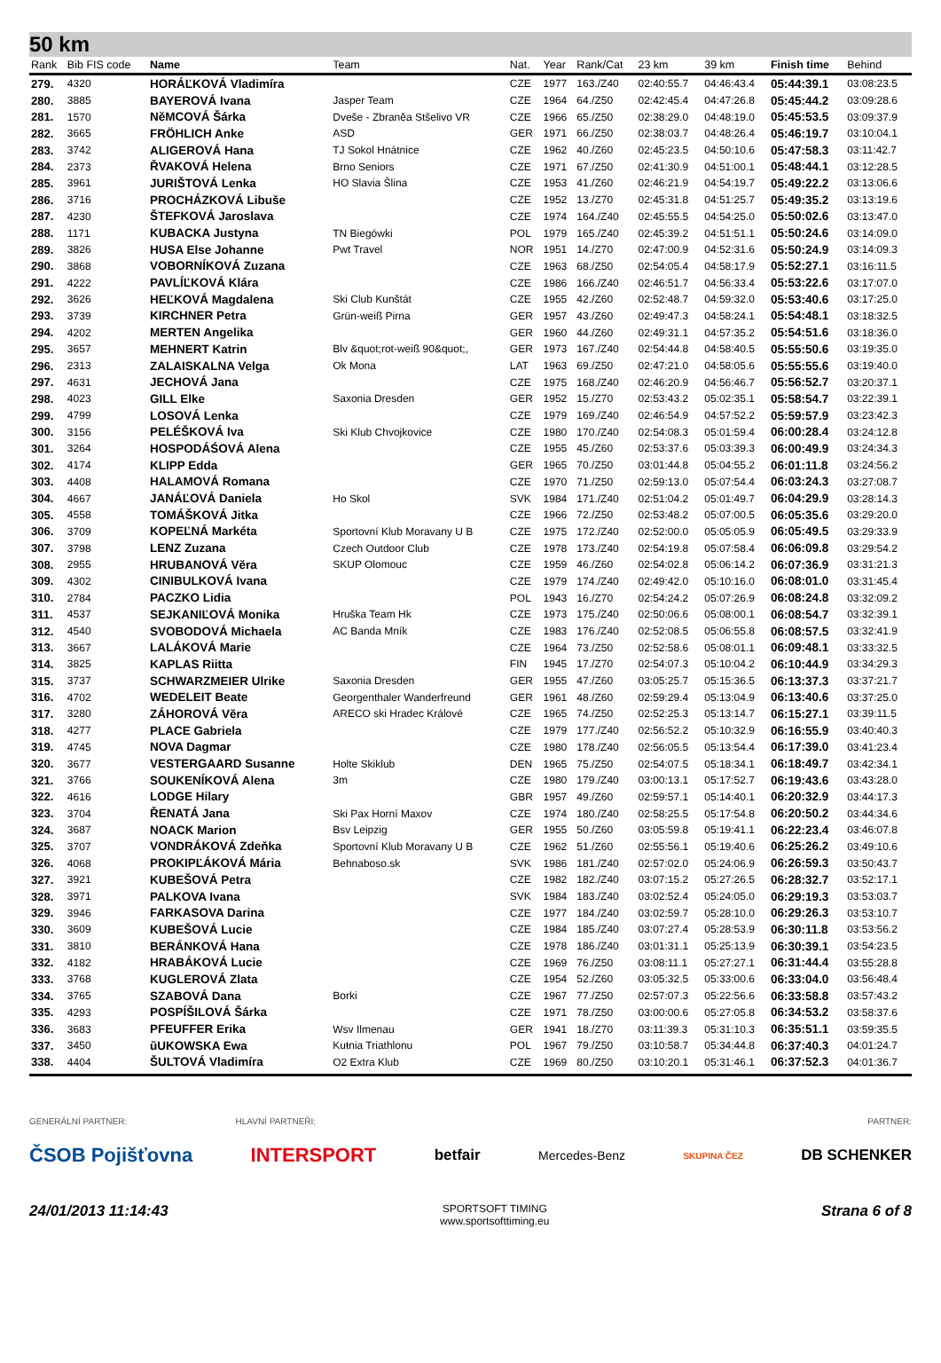50 km
| Rank | Bib FIS code | Name | Team | Nat. | Year | Rank/Cat | 23 km | 39 km | Finish time | Behind |
| --- | --- | --- | --- | --- | --- | --- | --- | --- | --- | --- |
| 279. | 4320 | HORÁĽKOVÁ Vladimíra | | CZE | 1977 | 163./Z40 | 02:40:55.7 | 04:46:43.4 | 05:44:39.1 | 03:08:23.5 |
| 280. | 3885 | BAYEROVÁ Ivana | Jasper Team | CZE | 1964 | 64./Z50 | 02:42:45.4 | 04:47:26.8 | 05:45:44.2 | 03:09:28.6 |
| 281. | 1570 | NĕMCOVÁ Šárka | Dveše - Zbranĕa Stšelivo VR | CZE | 1966 | 65./Z50 | 02:38:29.0 | 04:48:19.0 | 05:45:53.5 | 03:09:37.9 |
| 282. | 3665 | FRÖHLICH Anke | ASD | GER | 1971 | 66./Z50 | 02:38:03.7 | 04:48:26.4 | 05:46:19.7 | 03:10:04.1 |
| 283. | 3742 | ALIGEROVÁ Hana | TJ Sokol Hnátnice | CZE | 1962 | 40./Z60 | 02:45:23.5 | 04:50:10.6 | 05:47:58.3 | 03:11:42.7 |
| 284. | 2373 | ŘVAKOVÁ Helena | Brno Seniors | CZE | 1971 | 67./Z50 | 02:41:30.9 | 04:51:00.1 | 05:48:44.1 | 03:12:28.5 |
| 285. | 3961 | JURIŠTOVÁ Lenka | HO Slavia Šlina | CZE | 1953 | 41./Z60 | 02:46:21.9 | 04:54:19.7 | 05:49:22.2 | 03:13:06.6 |
| 286. | 3716 | PROCHÁZKOVÁ Libuše | | CZE | 1952 | 13./Z70 | 02:45:31.8 | 04:51:25.7 | 05:49:35.2 | 03:13:19.6 |
| 287. | 4230 | ŠTEFKOVÁ Jaroslava | | CZE | 1974 | 164./Z40 | 02:45:55.5 | 04:54:25.0 | 05:50:02.6 | 03:13:47.0 |
| 288. | 1171 | KUBACKA Justyna | TN Biegówki | POL | 1979 | 165./Z40 | 02:45:39.2 | 04:51:51.1 | 05:50:24.6 | 03:14:09.0 |
| 289. | 3826 | HUSA Else Johanne | Pwt Travel | NOR | 1951 | 14./Z70 | 02:47:00.9 | 04:52:31.6 | 05:50:24.9 | 03:14:09.3 |
| 290. | 3868 | VOBORNÍKOVÁ Zuzana | | CZE | 1963 | 68./Z50 | 02:54:05.4 | 04:58:17.9 | 05:52:27.1 | 03:16:11.5 |
| 291. | 4222 | PAVLÍĽKOVÁ Klára | | CZE | 1986 | 166./Z40 | 02:46:51.7 | 04:56:33.4 | 05:53:22.6 | 03:17:07.0 |
| 292. | 3626 | HEĽKOVÁ Magdalena | Ski Club Kunštát | CZE | 1955 | 42./Z60 | 02:52:48.7 | 04:59:32.0 | 05:53:40.6 | 03:17:25.0 |
| 293. | 3739 | KIRCHNER Petra | Grün-weiß Pirna | GER | 1957 | 43./Z60 | 02:49:47.3 | 04:58:24.1 | 05:54:48.1 | 03:18:32.5 |
| 294. | 4202 | MERTEN Angelika | | GER | 1960 | 44./Z60 | 02:49:31.1 | 04:57:35.2 | 05:54:51.6 | 03:18:36.0 |
| 295. | 3657 | MEHNERT Katrin | Blv &quot;rot-weiß 90&quot;, | GER | 1973 | 167./Z40 | 02:54:44.8 | 04:58:40.5 | 05:55:50.6 | 03:19:35.0 |
| 296. | 2313 | ZALAISKALNA Velga | Ok Mona | LAT | 1963 | 69./Z50 | 02:47:21.0 | 04:58:05.6 | 05:55:55.6 | 03:19:40.0 |
| 297. | 4631 | JECHOVÁ Jana | | CZE | 1975 | 168./Z40 | 02:46:20.9 | 04:56:46.7 | 05:56:52.7 | 03:20:37.1 |
| 298. | 4023 | GILL Elke | Saxonia Dresden | GER | 1952 | 15./Z70 | 02:53:43.2 | 05:02:35.1 | 05:58:54.7 | 03:22:39.1 |
| 299. | 4799 | LOSOVÁ Lenka | | CZE | 1979 | 169./Z40 | 02:46:54.9 | 04:57:52.2 | 05:59:57.9 | 03:23:42.3 |
| 300. | 3156 | PELÉŠKOVÁ Iva | Ski Klub Chvojkovice | CZE | 1980 | 170./Z40 | 02:54:08.3 | 05:01:59.4 | 06:00:28.4 | 03:24:12.8 |
| 301. | 3264 | HOSPODÁŚOVÁ Alena | | CZE | 1955 | 45./Z60 | 02:53:37.6 | 05:03:39.3 | 06:00:49.9 | 03:24:34.3 |
| 302. | 4174 | KLIPP Edda | | GER | 1965 | 70./Z50 | 03:01:44.8 | 05:04:55.2 | 06:01:11.8 | 03:24:56.2 |
| 303. | 4408 | HALAMOVÁ Romana | | CZE | 1970 | 71./Z50 | 02:59:13.0 | 05:07:54.4 | 06:03:24.3 | 03:27:08.7 |
| 304. | 4667 | JANÁĽOVÁ Daniela | Ho Skol | SVK | 1984 | 171./Z40 | 02:51:04.2 | 05:01:49.7 | 06:04:29.9 | 03:28:14.3 |
| 305. | 4558 | TOMÁŠKOVÁ Jitka | | CZE | 1966 | 72./Z50 | 02:53:48.2 | 05:07:00.5 | 06:05:35.6 | 03:29:20.0 |
| 306. | 3709 | KOPEĽNÁ Markéta | Sportovní Klub Moravany U B | CZE | 1975 | 172./Z40 | 02:52:00.0 | 05:05:05.9 | 06:05:49.5 | 03:29:33.9 |
| 307. | 3798 | LENZ Zuzana | Czech Outdoor Club | CZE | 1978 | 173./Z40 | 02:54:19.8 | 05:07:58.4 | 06:06:09.8 | 03:29:54.2 |
| 308. | 2955 | HRUBANOVÁ Vĕra | SKUP Olomouc | CZE | 1959 | 46./Z60 | 02:54:02.8 | 05:06:14.2 | 06:07:36.9 | 03:31:21.3 |
| 309. | 4302 | CINIBULKOVÁ Ivana | | CZE | 1979 | 174./Z40 | 02:49:42.0 | 05:10:16.0 | 06:08:01.0 | 03:31:45.4 |
| 310. | 2784 | PACZKO Lidia | | POL | 1943 | 16./Z70 | 02:54:24.2 | 05:07:26.9 | 06:08:24.8 | 03:32:09.2 |
| 311. | 4537 | SEJKANIĽOVÁ Monika | Hruška Team Hk | CZE | 1973 | 175./Z40 | 02:50:06.6 | 05:08:00.1 | 06:08:54.7 | 03:32:39.1 |
| 312. | 4540 | SVOBODOVÁ Michaela | AC Banda Mník | CZE | 1983 | 176./Z40 | 02:52:08.5 | 05:06:55.8 | 06:08:57.5 | 03:32:41.9 |
| 313. | 3667 | LALÁKOVÁ Marie | | CZE | 1964 | 73./Z50 | 02:52:58.6 | 05:08:01.1 | 06:09:48.1 | 03:33:32.5 |
| 314. | 3825 | KAPLAS Riitta | | FIN | 1945 | 17./Z70 | 02:54:07.3 | 05:10:04.2 | 06:10:44.9 | 03:34:29.3 |
| 315. | 3737 | SCHWARZMEIER Ulrike | Saxonia Dresden | GER | 1955 | 47./Z60 | 03:05:25.7 | 05:15:36.5 | 06:13:37.3 | 03:37:21.7 |
| 316. | 4702 | WEDELEIT Beate | Georgenthaler Wanderfreund | GER | 1961 | 48./Z60 | 02:59:29.4 | 05:13:04.9 | 06:13:40.6 | 03:37:25.0 |
| 317. | 3280 | ZÁHOROVÁ Vĕra | ARECO ski Hradec Králové | CZE | 1965 | 74./Z50 | 02:52:25.3 | 05:13:14.7 | 06:15:27.1 | 03:39:11.5 |
| 318. | 4277 | PLACE Gabriela | | CZE | 1979 | 177./Z40 | 02:56:52.2 | 05:10:32.9 | 06:16:55.9 | 03:40:40.3 |
| 319. | 4745 | NOVA Dagmar | | CZE | 1980 | 178./Z40 | 02:56:05.5 | 05:13:54.4 | 06:17:39.0 | 03:41:23.4 |
| 320. | 3677 | VESTERGAARD Susanne | Holte Skiklub | DEN | 1965 | 75./Z50 | 02:54:07.5 | 05:18:34.1 | 06:18:49.7 | 03:42:34.1 |
| 321. | 3766 | SOUKENÍKOVÁ Alena | 3m | CZE | 1980 | 179./Z40 | 03:00:13.1 | 05:17:52.7 | 06:19:43.6 | 03:43:28.0 |
| 322. | 4616 | LODGE Hilary | | GBR | 1957 | 49./Z60 | 02:59:57.1 | 05:14:40.1 | 06:20:32.9 | 03:44:17.3 |
| 323. | 3704 | ŘENATÁ Jana | Ski Pax Horní Maxov | CZE | 1974 | 180./Z40 | 02:58:25.5 | 05:17:54.8 | 06:20:50.2 | 03:44:34.6 |
| 324. | 3687 | NOACK Marion | Bsv Leipzig | GER | 1955 | 50./Z60 | 03:05:59.8 | 05:19:41.1 | 06:22:23.4 | 03:46:07.8 |
| 325. | 3707 | VONDRÁKOVÁ Zdeňka | Sportovní Klub Moravany U B | CZE | 1962 | 51./Z60 | 02:55:56.1 | 05:19:40.6 | 06:25:26.2 | 03:49:10.6 |
| 326. | 4068 | PROKIPĽÁKOVÁ Mária | Behnaboso.sk | SVK | 1986 | 181./Z40 | 02:57:02.0 | 05:24:06.9 | 06:26:59.3 | 03:50:43.7 |
| 327. | 3921 | KUBEŠOVÁ Petra | | CZE | 1982 | 182./Z40 | 03:07:15.2 | 05:27:26.5 | 06:28:32.7 | 03:52:17.1 |
| 328. | 3971 | PALKOVA Ivana | | SVK | 1984 | 183./Z40 | 03:02:52.4 | 05:24:05.0 | 06:29:19.3 | 03:53:03.7 |
| 329. | 3946 | FARKASOVA Darina | | CZE | 1977 | 184./Z40 | 03:02:59.7 | 05:28:10.0 | 06:29:26.3 | 03:53:10.7 |
| 330. | 3609 | KUBEŠOVÁ Lucie | | CZE | 1984 | 185./Z40 | 03:07:27.4 | 05:28:53.9 | 06:30:11.8 | 03:53:56.2 |
| 331. | 3810 | BERÁNKOVÁ Hana | | CZE | 1978 | 186./Z40 | 03:01:31.1 | 05:25:13.9 | 06:30:39.1 | 03:54:23.5 |
| 332. | 4182 | HRABÁKOVÁ Lucie | | CZE | 1969 | 76./Z50 | 03:08:11.1 | 05:27:27.1 | 06:31:44.4 | 03:55:28.8 |
| 333. | 3768 | KUGLEROVÁ Zlata | | CZE | 1954 | 52./Z60 | 03:05:32.5 | 05:33:00.6 | 06:33:04.0 | 03:56:48.4 |
| 334. | 3765 | SZABOVÁ Dana | Borki | CZE | 1967 | 77./Z50 | 02:57:07.3 | 05:22:56.6 | 06:33:58.8 | 03:57:43.2 |
| 335. | 4293 | POSPÍŠILOVÁ Šárka | | CZE | 1971 | 78./Z50 | 03:00:00.6 | 05:27:05.8 | 06:34:53.2 | 03:58:37.6 |
| 336. | 3683 | PFEUFFER Erika | Wsv Ilmenau | GER | 1941 | 18./Z70 | 03:11:39.3 | 05:31:10.3 | 06:35:51.1 | 03:59:35.5 |
| 337. | 3450 | ŭUKOWSKA Ewa | Kuŧnia Triathlonu | POL | 1967 | 79./Z50 | 03:10:58.7 | 05:34:44.8 | 06:37:40.3 | 04:01:24.7 |
| 338. | 4404 | ŠULTOVÁ Vladimíra | O2 Extra Klub | CZE | 1969 | 80./Z50 | 03:10:20.1 | 05:31:46.1 | 06:37:52.3 | 04:01:36.7 |
GENERÁLNÍ PARTNER: HLAVNÍ PARTNEŘI: PARTNER:
ČSOB Pojišťovna INTERSPORT betfair Mercedes-Benz SKUPINA ČEZ DB SCHENKER
24/01/2013 11:14:43 SPORTSOFT TIMING
www.sportsofttiming.eu Strana 6 of 8